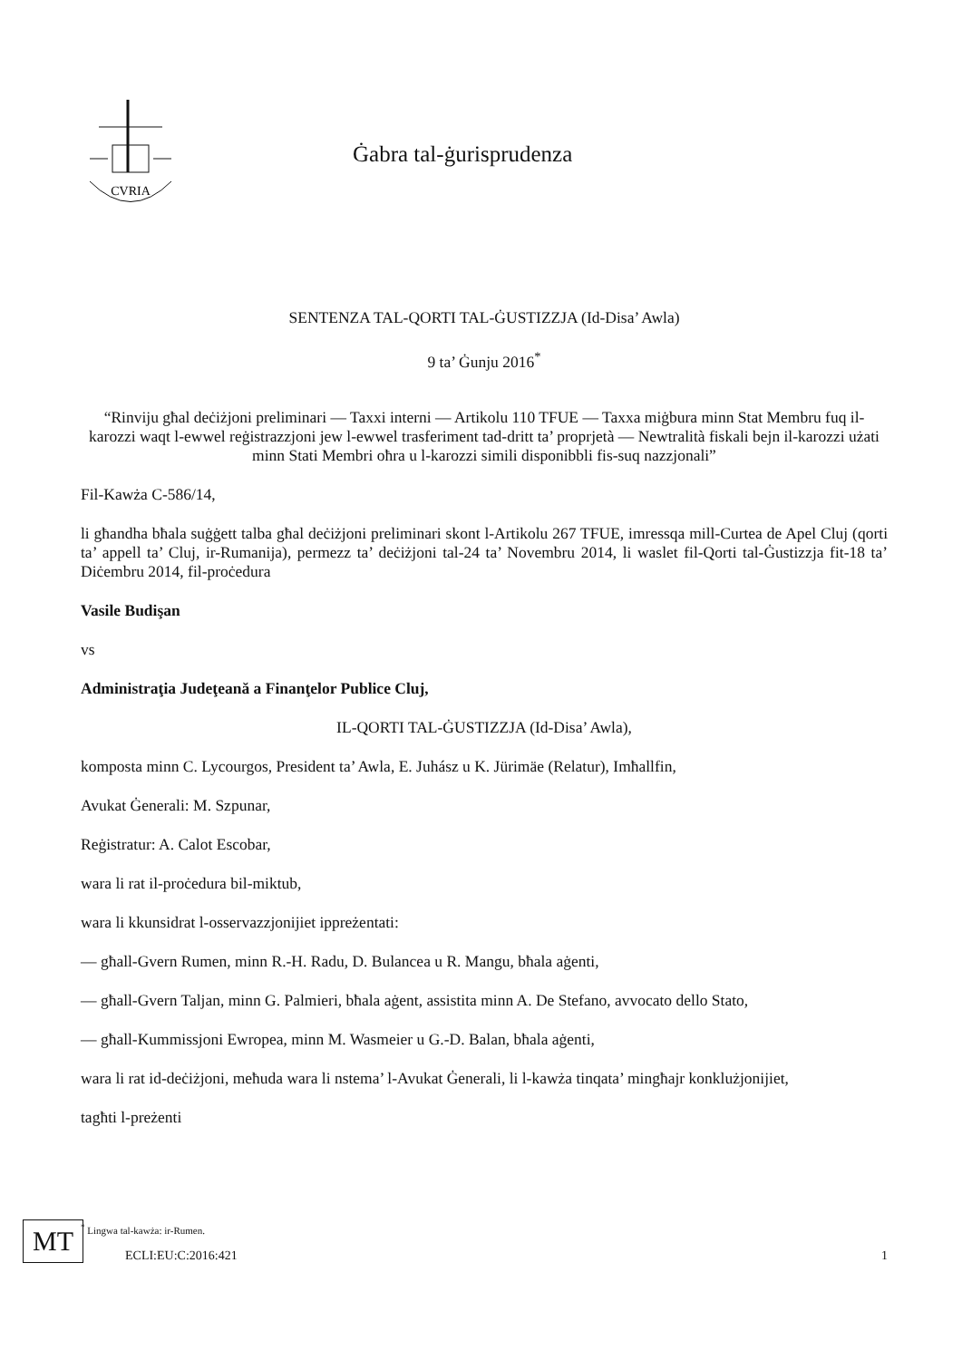CVRIA
Ġabra tal-ġurisprudenza
SENTENZA TAL-QORTI TAL-ĠUSTIZZJA (Id-Disa’ Awla)
9 ta’ Ġunju 2016<sup>*</sup>
“Rinviju għal deċiżjoni preliminari — Taxxi interni — Artikolu 110 TFUE — Taxxa miġbura minn Stat Membru fuq il-karozzi waqt l-ewwel reġistrazzjoni jew l-ewwel trasferiment tad-dritt ta’ proprjetà — Newtralità fiskali bejn il-karozzi użati minn Stati Membri oħra u l-karozzi simili disponibbli fis-suq nazzjonali”
Fil-Kawża C-586/14,
li għandha bħala suġġett talba għal deċiżjoni preliminari skont l-Artikolu 267 TFUE, imressqa mill-Curtea de Apel Cluj (qorti ta’ appell ta’ Cluj, ir-Rumanija), permezz ta’ deċiżjoni tal-24 ta’ Novembru 2014, li waslet fil-Qorti tal-Ġustizzja fit-18 ta’ Diċembru 2014, fil-proċedura
Vasile Budişan
vs
Administraţia Judeţeană a Finanţelor Publice Cluj,
IL-QORTI TAL-ĠUSTIZZJA (Id-Disa’ Awla),
komposta minn C. Lycourgos, President ta’ Awla, E. Juhász u K. Jürimäe (Relatur), Imħallfin,
Avukat Ġenerali: M. Szpunar,
Reġistratur: A. Calot Escobar,
wara li rat il-proċedura bil-miktub,
wara li kkunsidrat l-osservazzjonijiet ippreżentati:
— għall-Gvern Rumen, minn R.-H. Radu, D. Bulancea u R. Mangu, bħala aġenti,
— għall-Gvern Taljan, minn G. Palmieri, bħala aġent, assistita minn A. De Stefano, avvocato dello Stato,
— għall-Kummissjoni Ewropea, minn M. Wasmeier u G.-D. Balan, bħala aġenti,
wara li rat id-deċiżjoni, meħuda wara li nstema’ l-Avukat Ġenerali, li l-kawża tinqata’ mingħajr konklużjonijiet,
tagħti l-preżenti
<sup>*</sup> Lingwa tal-kawża: ir-Rumen.
MT
ECLI:EU:C:2016:421
1